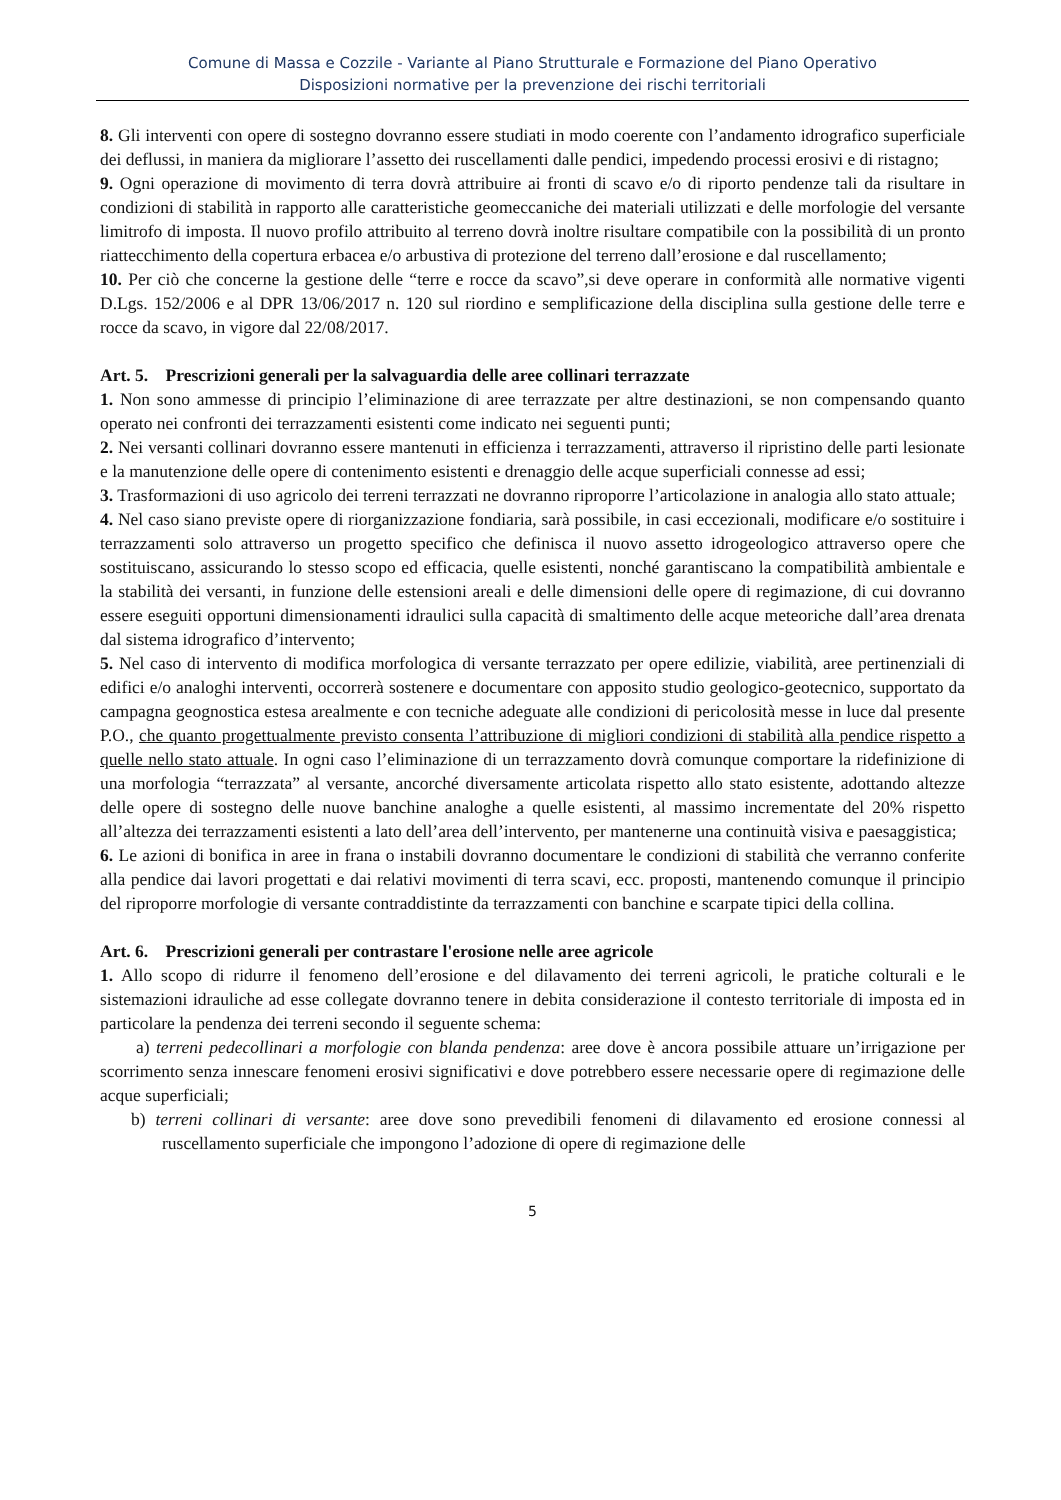Comune di Massa e Cozzile - Variante al Piano Strutturale e Formazione del Piano Operativo
Disposizioni normative per la prevenzione dei rischi territoriali
8. Gli interventi con opere di sostegno dovranno essere studiati in modo coerente con l’andamento idrografico superficiale dei deflussi, in maniera da migliorare l’assetto dei ruscellamenti dalle pendici, impedendo processi erosivi e di ristagno;
9. Ogni operazione di movimento di terra dovrà attribuire ai fronti di scavo e/o di riporto pendenze tali da risultare in condizioni di stabilità in rapporto alle caratteristiche geomeccaniche dei materiali utilizzati e delle morfologie del versante limitrofo di imposta. Il nuovo profilo attribuito al terreno dovrà inoltre risultare compatibile con la possibilità di un pronto riattecchimento della copertura erbacea e/o arbustiva di protezione del terreno dall’erosione e dal ruscellamento;
10. Per ciò che concerne la gestione delle “terre e rocce da scavo”,si deve operare in conformità alle normative vigenti D.Lgs. 152/2006 e al DPR 13/06/2017 n. 120 sul riordino e semplificazione della disciplina sulla gestione delle terre e rocce da scavo, in vigore dal 22/08/2017.
Art. 5. Prescrizioni generali per la salvaguardia delle aree collinari terrazzate
1. Non sono ammesse di principio l’eliminazione di aree terrazzate per altre destinazioni, se non compensando quanto operato nei confronti dei terrazzamenti esistenti come indicato nei seguenti punti;
2. Nei versanti collinari dovranno essere mantenuti in efficienza i terrazzamenti, attraverso il ripristino delle parti lesionate e la manutenzione delle opere di contenimento esistenti e drenaggio delle acque superficiali connesse ad essi;
3. Trasformazioni di uso agricolo dei terreni terrazzati ne dovranno riproporre l’articolazione in analogia allo stato attuale;
4. Nel caso siano previste opere di riorganizzazione fondiaria, sarà possibile, in casi eccezionali, modificare e/o sostituire i terrazzamenti solo attraverso un progetto specifico che definisca il nuovo assetto idrogeologico attraverso opere che sostituiscano, assicurando lo stesso scopo ed efficacia, quelle esistenti, nonché garantiscano la compatibilità ambientale e la stabilità dei versanti, in funzione delle estensioni areali e delle dimensioni delle opere di regimazione, di cui dovranno essere eseguiti opportuni dimensionamenti idraulici sulla capacità di smaltimento delle acque meteoriche dall’area drenata dal sistema idrografico d’intervento;
5. Nel caso di intervento di modifica morfologica di versante terrazzato per opere edilizie, viabilità, aree pertinenziali di edifici e/o analoghi interventi, occorrerà sostenere e documentare con apposito studio geologico-geotecnico, supportato da campagna geognostica estesa arealmente e con tecniche adeguate alle condizioni di pericolosità messe in luce dal presente P.O., che quanto progettualmente previsto consenta l’attribuzione di migliori condizioni di stabilità alla pendice rispetto a quelle nello stato attuale. In ogni caso l’eliminazione di un terrazzamento dovrà comunque comportare la ridefinizione di una morfologia “terrazzata” al versante, ancorché diversamente articolata rispetto allo stato esistente, adottando altezze delle opere di sostegno delle nuove banchine analoghe a quelle esistenti, al massimo incrementate del 20% rispetto all’altezza dei terrazzamenti esistenti a lato dell’area dell’intervento, per mantenerne una continuità visiva e paesaggistica;
6. Le azioni di bonifica in aree in frana o instabili dovranno documentare le condizioni di stabilità che verranno conferite alla pendice dai lavori progettati e dai relativi movimenti di terra scavi, ecc. proposti, mantenendo comunque il principio del riproporre morfologie di versante contraddistinte da terrazzamenti con banchine e scarpate tipici della collina.
Art. 6. Prescrizioni generali per contrastare l'erosione nelle aree agricole
1. Allo scopo di ridurre il fenomeno dell’erosione e del dilavamento dei terreni agricoli, le pratiche colturali e le sistemazioni idrauliche ad esse collegate dovranno tenere in debita considerazione il contesto territoriale di imposta ed in particolare la pendenza dei terreni secondo il seguente schema:
a) terreni pedecollinari a morfologie con blanda pendenza: aree dove è ancora possibile attuare un’irrigazione per scorrimento senza innescare fenomeni erosivi significativi e dove potrebbero essere necessarie opere di regimazione delle acque superficiali;
b) terreni collinari di versante: aree dove sono prevedibili fenomeni di dilavamento ed erosione connessi al ruscellamento superficiale che impongono l’adozione di opere di regimazione delle
5